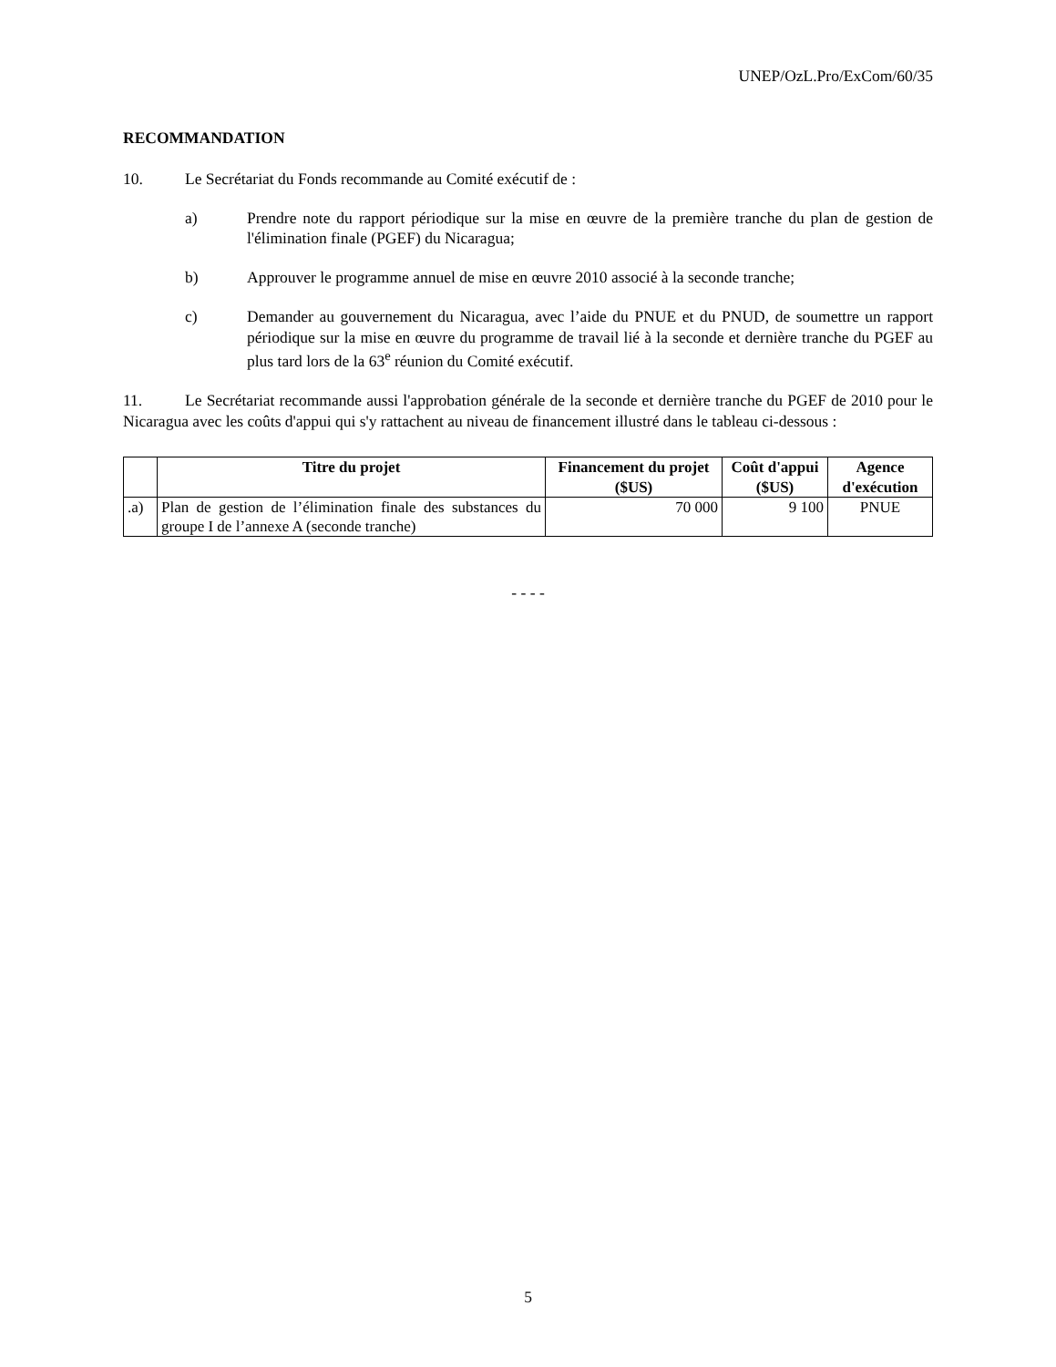UNEP/OzL.Pro/ExCom/60/35
RECOMMANDATION
10. Le Secrétariat du Fonds recommande au Comité exécutif de :
a) Prendre note du rapport périodique sur la mise en œuvre de la première tranche du plan de gestion de l'élimination finale (PGEF) du Nicaragua;
b) Approuver le programme annuel de mise en œuvre 2010 associé à la seconde tranche;
c) Demander au gouvernement du Nicaragua, avec l’aide du PNUE et du PNUD, de soumettre un rapport périodique sur la mise en œuvre du programme de travail lié à la seconde et dernière tranche du PGEF au plus tard lors de la 63<sup>e</sup> réunion du Comité exécutif.
11. Le Secrétariat recommande aussi l'approbation générale de la seconde et dernière tranche du PGEF de 2010 pour le Nicaragua avec les coûts d'appui qui s'y rattachent au niveau de financement illustré dans le tableau ci-dessous :
| | Titre du projet | Financement du projet ($US) | Coût d'appui ($US) | Agence d'exécution |
| --- | --- | --- | --- | --- |
| .a) | Plan de gestion de l’élimination finale des substances du groupe I de l’annexe A (seconde tranche) | 70 000 | 9 100 | PNUE |
- - - -
5